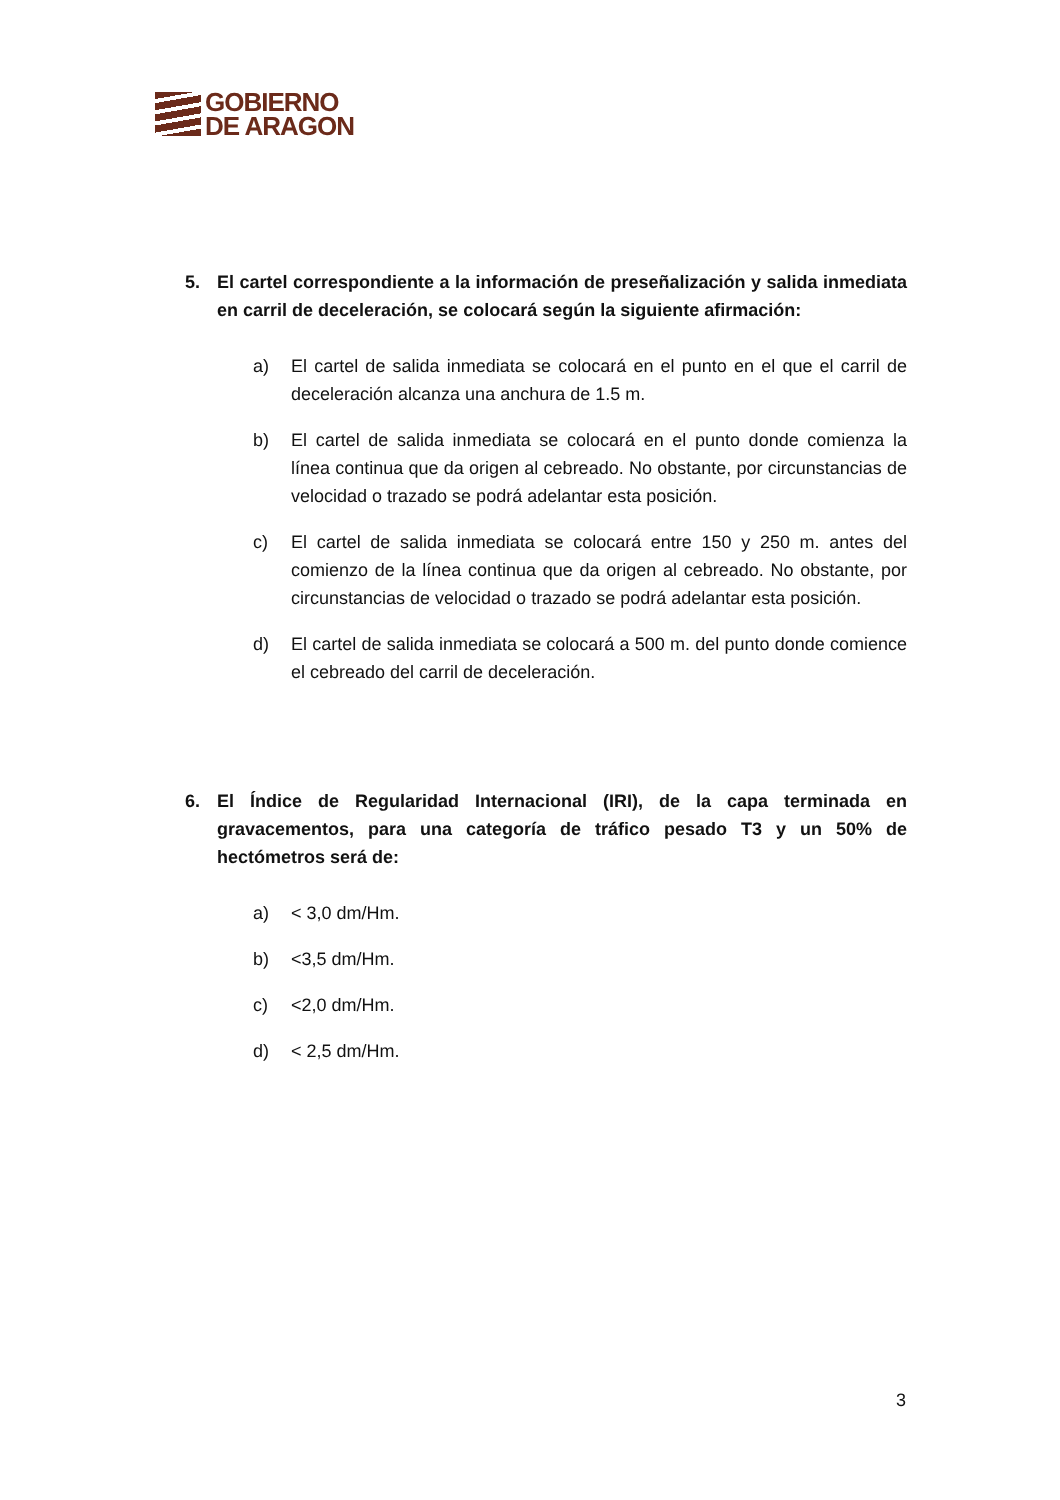GOBIERNO
DE ARAGON
5. El cartel correspondiente a la información de preseñalización y salida inmediata en carril de deceleración, se colocará según la siguiente afirmación:
a) El cartel de salida inmediata se colocará en el punto en el que el carril de deceleración alcanza una anchura de 1.5 m.
b) El cartel de salida inmediata se colocará en el punto donde comienza la línea continua que da origen al cebreado. No obstante, por circunstancias de velocidad o trazado se podrá adelantar esta posición.
c) El cartel de salida inmediata se colocará entre 150 y 250 m. antes del comienzo de la línea continua que da origen al cebreado. No obstante, por circunstancias de velocidad o trazado se podrá adelantar esta posición.
d) El cartel de salida inmediata se colocará a 500 m. del punto donde comience el cebreado del carril de deceleración.
6. El Índice de Regularidad Internacional (IRI), de la capa terminada en gravacementos, para una categoría de tráfico pesado T3 y un 50% de hectómetros será de:
a) < 3,0 dm/Hm.
b) <3,5 dm/Hm.
c) <2,0 dm/Hm.
d) < 2,5 dm/Hm.
3